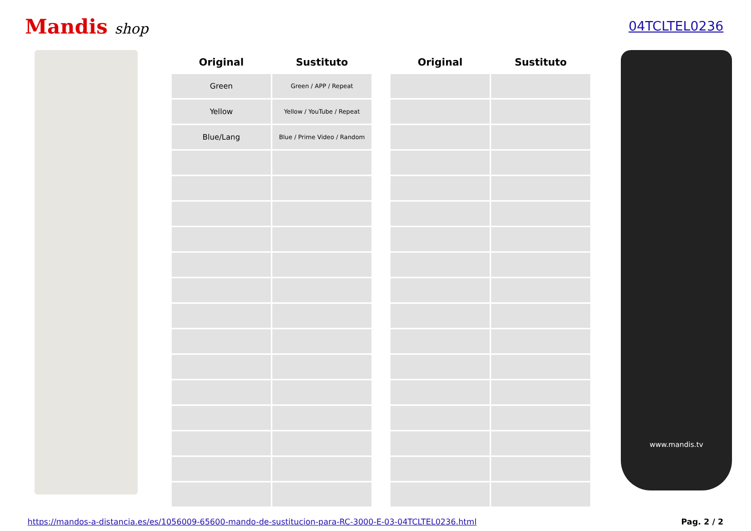Mandis shop 04TCLTEL0236
| Original | Sustituto | | Original | Sustituto |
| --- | --- | --- | --- | --- |
| Green | Green / APP / Repeat | | | |
| Yellow | Yellow / YouTube / Repeat | | | |
| Blue/Lang | Blue / Prime Video / Random | | | |
www.mandis.tv
https://mandos-a-distancia.es/es/1056009-65600-mando-de-sustitucion-para-RC-3000-E-03-04TCLTEL0236.html Pag. 2 / 2